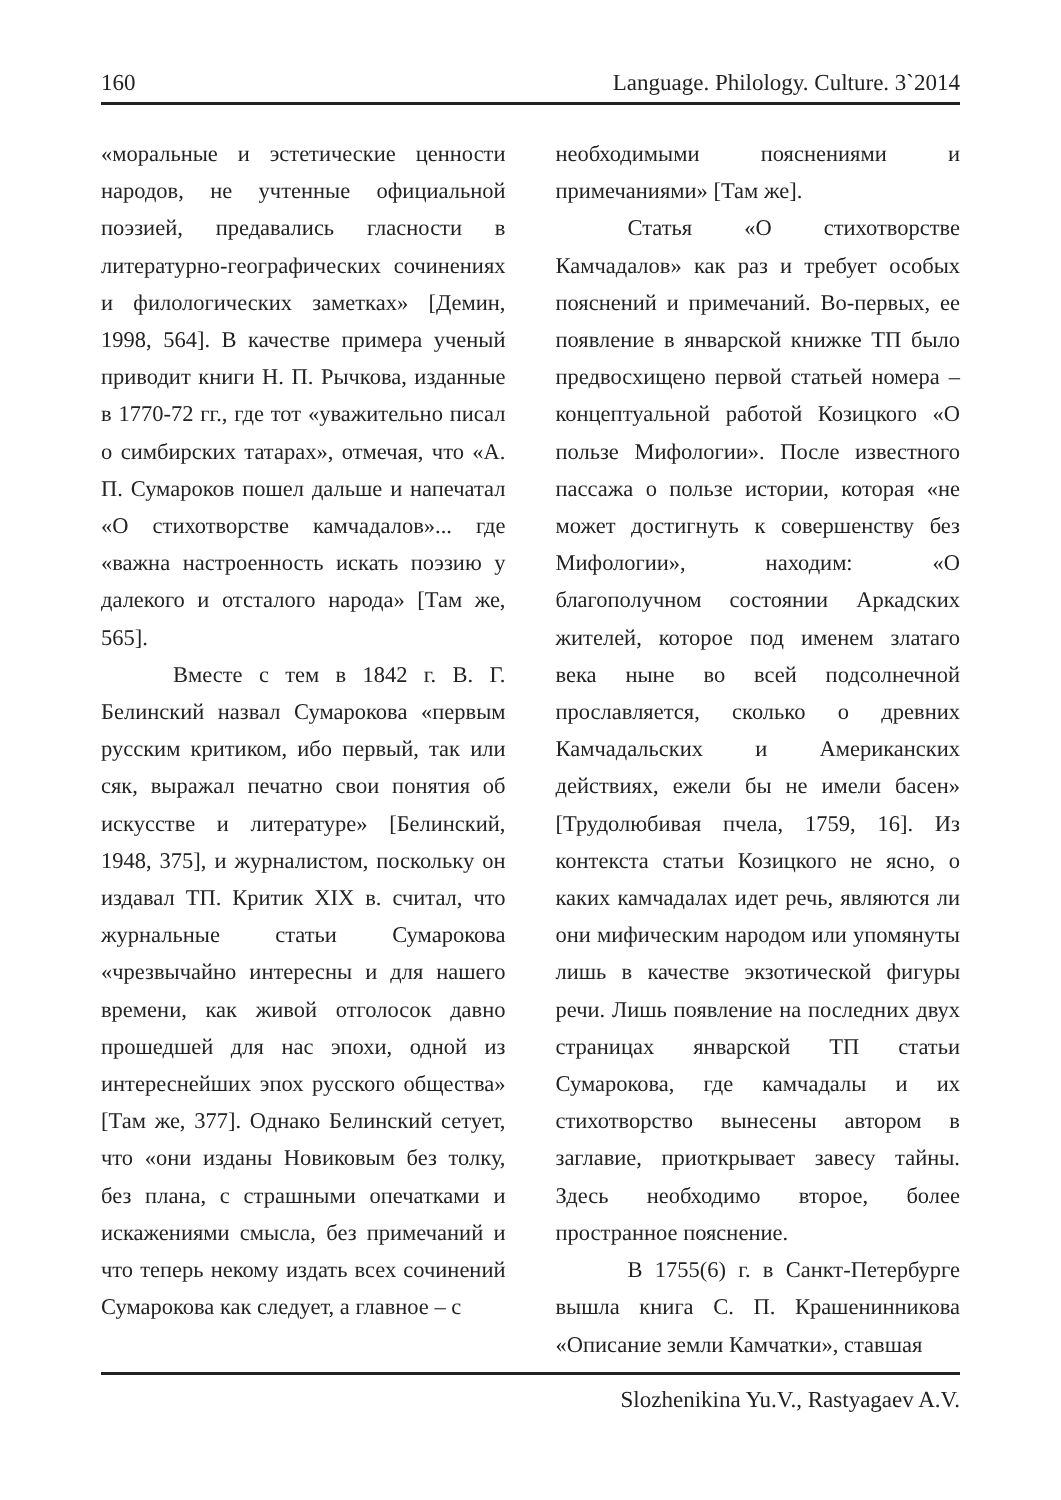160 Language. Philology. Culture. 3`2014
«моральные и эстетические ценности народов, не учтенные официальной поэзией, предавались гласности в литературно-географических сочинениях и филологических заметках» [Демин, 1998, 564]. В качестве примера ученый приводит книги Н. П. Рычкова, изданные в 1770-72 гг., где тот «уважительно писал о симбирских татарах», отмечая, что «А. П. Сумароков пошел дальше и напечатал «О стихотворстве камчадалов»... где «важна настроенность искать поэзию у далекого и отсталого народа» [Там же, 565].
Вместе с тем в 1842 г. В. Г. Белинский назвал Сумарокова «первым русским критиком, ибо первый, так или сяк, выражал печатно свои понятия об искусстве и литературе» [Белинский, 1948, 375], и журналистом, поскольку он издавал ТП. Критик XIX в. считал, что журнальные статьи Сумарокова «чрезвычайно интересны и для нашего времени, как живой отголосок давно прошедшей для нас эпохи, одной из интереснейших эпох русского общества» [Там же, 377]. Однако Белинский сетует, что «они изданы Новиковым без толку, без плана, с страшными опечатками и искажениями смысла, без примечаний и что теперь некому издать всех сочинений Сумарокова как следует, а главное – с
необходимыми пояснениями и примечаниями» [Там же].
Статья «О стихотворстве Камчадалов» как раз и требует особых пояснений и примечаний. Во-первых, ее появление в январской книжке ТП было предвосхищено первой статьей номера – концептуальной работой Козицкого «О пользе Мифологии». После известного пассажа о пользе истории, которая «не может достигнуть к совершенству без Мифологии», находим: «О благополучном состоянии Аркадских жителей, которое под именем златаго века ныне во всей подсолнечной прославляется, сколько о древних Камчадальских и Американских действиях, ежели бы не имели басен» [Трудолюбивая пчела, 1759, 16]. Из контекста статьи Козицкого не ясно, о каких камчадалах идет речь, являются ли они мифическим народом или упомянуты лишь в качестве экзотической фигуры речи. Лишь появление на последних двух страницах январской ТП статьи Сумарокова, где камчадалы и их стихотворство вынесены автором в заглавие, приоткрывает завесу тайны. Здесь необходимо второе, более пространное пояснение.
В 1755(6) г. в Санкт-Петербурге вышла книга С. П. Крашенинникова «Описание земли Камчатки», ставшая
Slozhenikina Yu.V., Rastyagaev A.V.